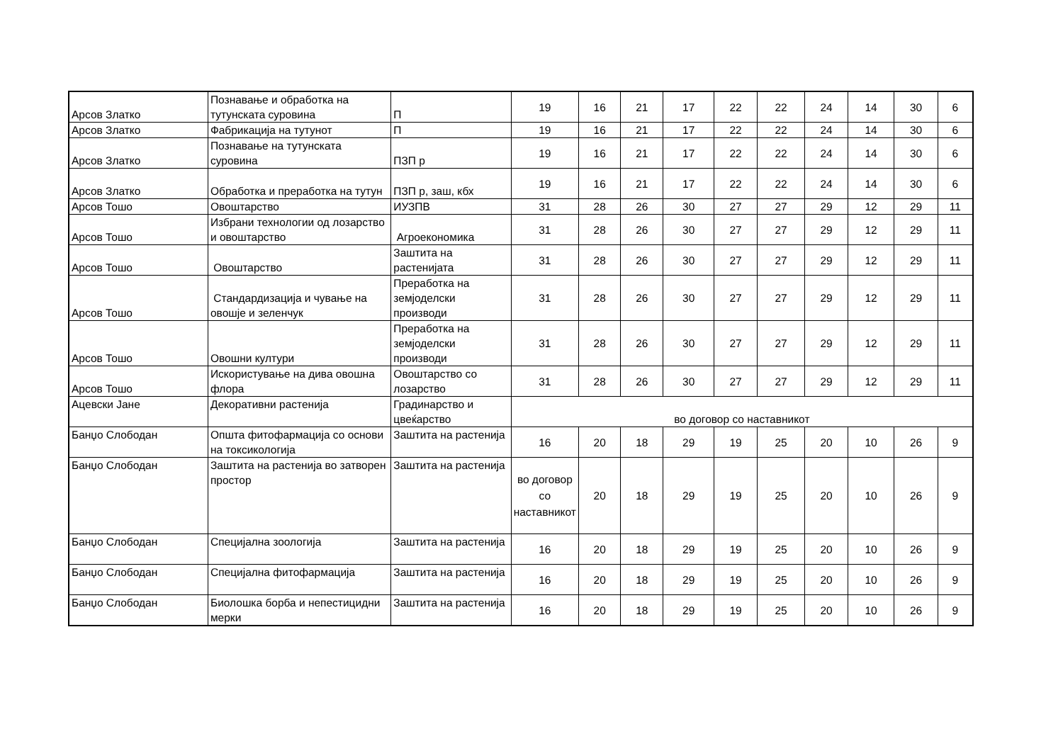| Арсов Златко | Познавање и обработка на тутунската суровина | П | 19 | 16 | 21 | 17 | 22 | 22 | 24 | 14 | 30 | 6 |
| Арсов Златко | Фабрикација на тутунот | П | 19 | 16 | 21 | 17 | 22 | 22 | 24 | 14 | 30 | 6 |
| Арсов Златко | Познавање на тутунската суровина | ПЗП р | 19 | 16 | 21 | 17 | 22 | 22 | 24 | 14 | 30 | 6 |
| Арсов Златко | Обработка и преработка на тутун | ПЗП р, заш, кбх | 19 | 16 | 21 | 17 | 22 | 22 | 24 | 14 | 30 | 6 |
| Арсов Тошо | Овоштарство | ИУЗПВ | 31 | 28 | 26 | 30 | 27 | 27 | 29 | 12 | 29 | 11 |
| Арсов Тошо | Избрани технологии од лозарство и овоштарство | Агроекономика | 31 | 28 | 26 | 30 | 27 | 27 | 29 | 12 | 29 | 11 |
| Арсов Тошо | Овоштарство | Заштита на растенијата | 31 | 28 | 26 | 30 | 27 | 27 | 29 | 12 | 29 | 11 |
| Арсов Тошо | Стандардизација и чување на овошје и зеленчук | Преработка на земјоделски производи | 31 | 28 | 26 | 30 | 27 | 27 | 29 | 12 | 29 | 11 |
| Арсов Тошо | Овошни култури | Преработка на земјоделски производи | 31 | 28 | 26 | 30 | 27 | 27 | 29 | 12 | 29 | 11 |
| Арсов Тошо | Искористување на дива овошна флора | Овоштарство со лозарство | 31 | 28 | 26 | 30 | 27 | 27 | 29 | 12 | 29 | 11 |
| Ацевски Јане | Декоративни растенија | Градинарство и цвеќарство | во договор со наставникот | | | | | | | | | |
| Банџо Слободан | Општа фитофармација со основи на токсикологија | Заштита на растенија | 16 | 20 | 18 | 29 | 19 | 25 | 20 | 10 | 26 | 9 |
| Банџо Слободан | Заштита на растенија во затворен простор | Заштита на растенија | во договор со наставникот | 20 | 18 | 29 | 19 | 25 | 20 | 10 | 26 | 9 |
| Банџо Слободан | Специјална зоологија | Заштита на растенија | 16 | 20 | 18 | 29 | 19 | 25 | 20 | 10 | 26 | 9 |
| Банџо Слободан | Специјална фитофармација | Заштита на растенија | 16 | 20 | 18 | 29 | 19 | 25 | 20 | 10 | 26 | 9 |
| Банџо Слободан | Биолошка борба и непестицидни мерки | Заштита на растенија | 16 | 20 | 18 | 29 | 19 | 25 | 20 | 10 | 26 | 9 |